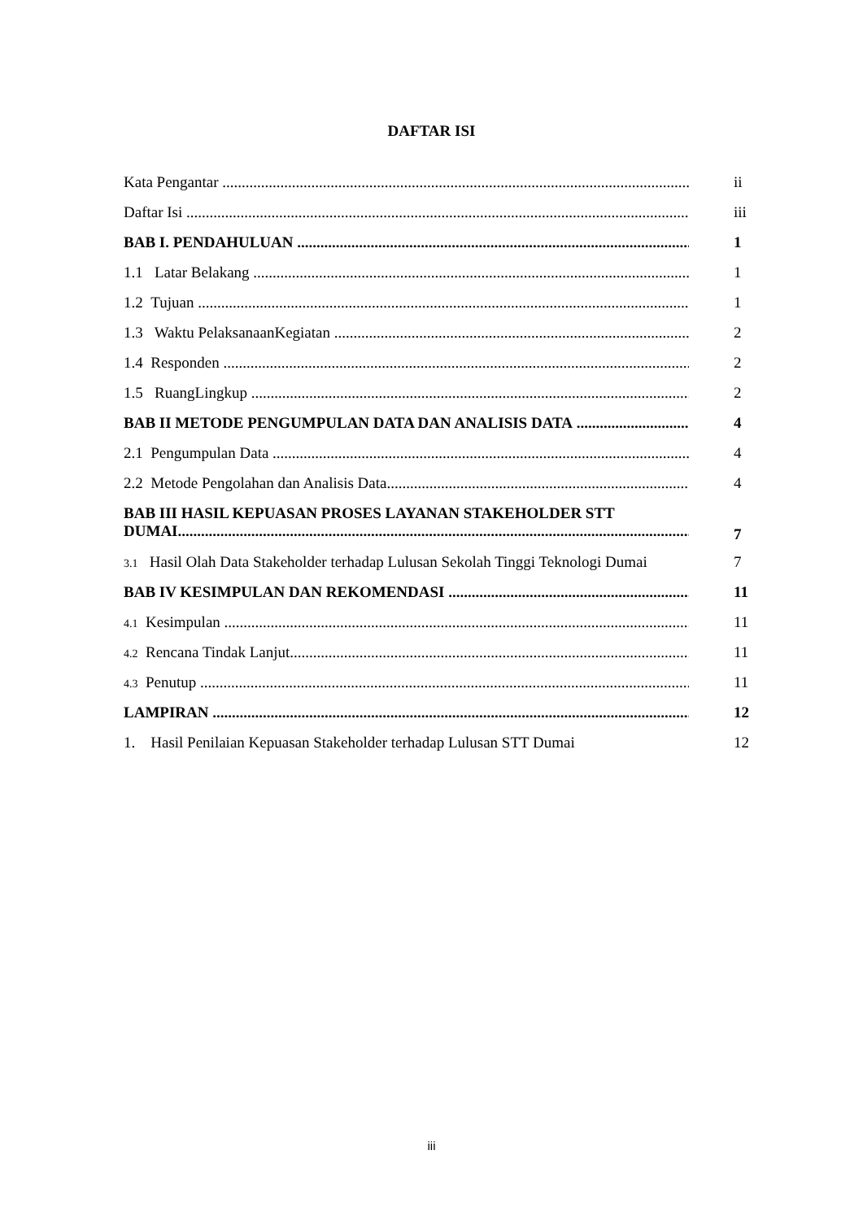DAFTAR ISI
| Kata Pengantar | ii |
| Daftar Isi | iii |
| BAB I. PENDAHULUAN | 1 |
| 1.1 Latar Belakang | 1 |
| 1.2 Tujuan | 1 |
| 1.3 Waktu PelaksanaanKegiatan | 2 |
| 1.4 Responden | 2 |
| 1.5 RuangLingkup | 2 |
| BAB II METODE PENGUMPULAN DATA DAN ANALISIS DATA | 4 |
| 2.1 Pengumpulan Data | 4 |
| 2.2 Metode Pengolahan dan Analisis Data | 4 |
| BAB III HASIL KEPUASAN PROSES LAYANAN STAKEHOLDER STT DUMAI | 7 |
| 3.1 Hasil Olah Data Stakeholder terhadap Lulusan Sekolah Tinggi Teknologi Dumai | 7 |
| BAB IV KESIMPULAN DAN REKOMENDASI | 11 |
| 4.1 Kesimpulan | 11 |
| 4.2 Rencana Tindak Lanjut | 11 |
| 4.3 Penutup | 11 |
| LAMPIRAN | 12 |
| 1. Hasil Penilaian Kepuasan Stakeholder terhadap Lulusan STT Dumai | 12 |
iii